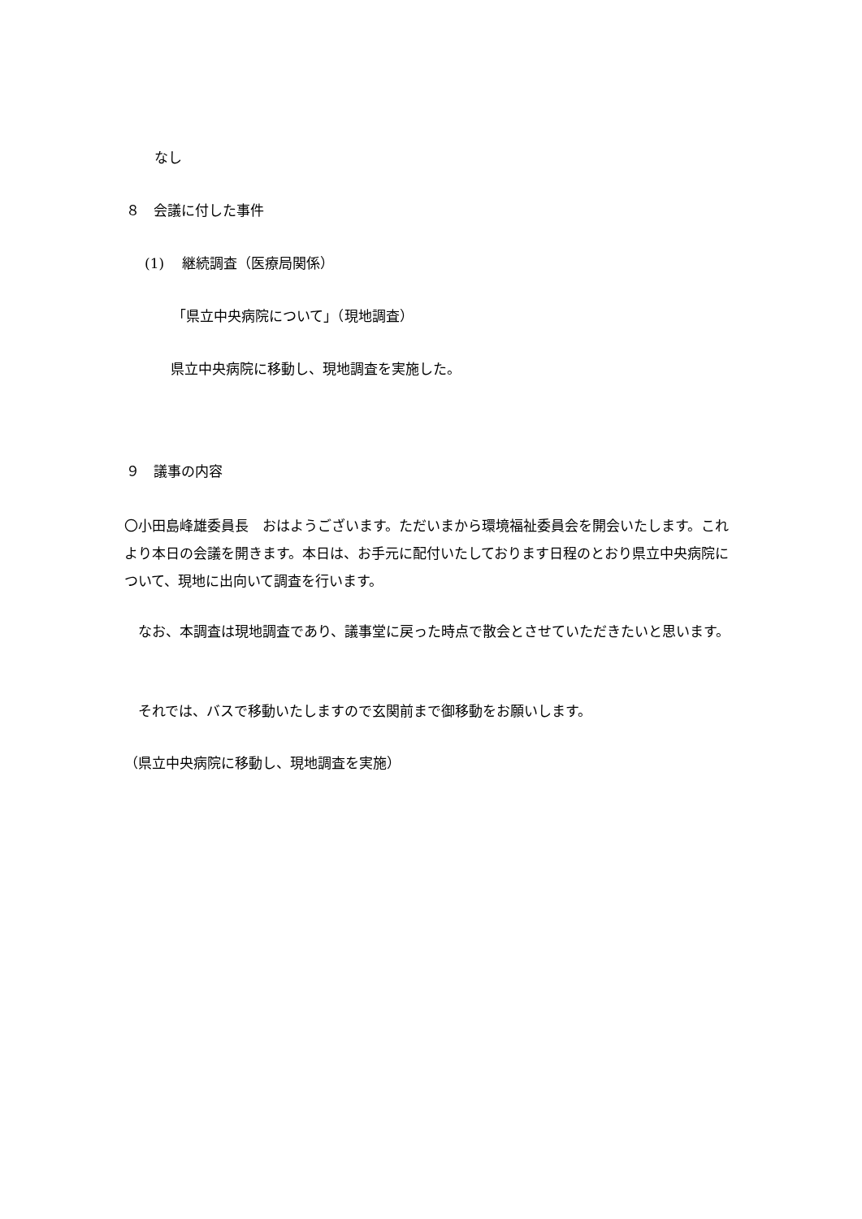なし
８　会議に付した事件
(1)　 継続調査（医療局関係）
「県立中央病院について」（現地調査）
県立中央病院に移動し、現地調査を実施した。
９　議事の内容
〇小田島峰雄委員長　おはようございます。ただいまから環境福祉委員会を開会いたします。これより本日の会議を開きます。本日は、お手元に配付いたしております日程のとおり県立中央病院について、現地に出向いて調査を行います。
　なお、本調査は現地調査であり、議事堂に戻った時点で散会とさせていただきたいと思います。
　それでは、バスで移動いたしますので玄関前まで御移動をお願いします。
（県立中央病院に移動し、現地調査を実施）